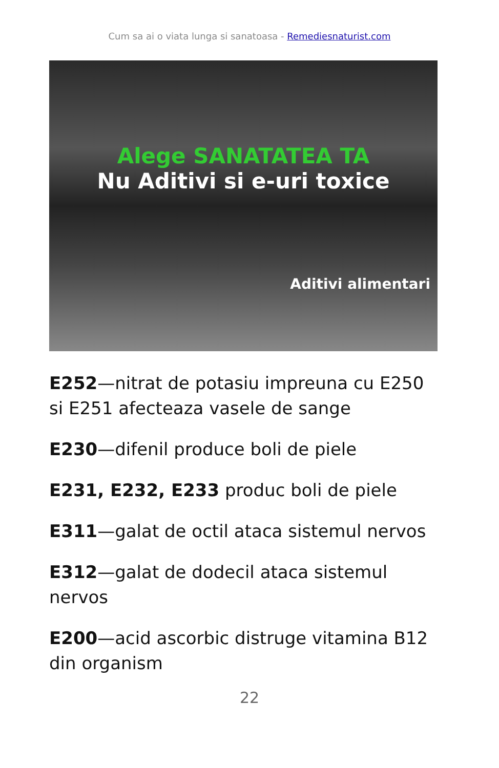Cum sa ai o viata lunga si sanatoasa - Remediesnaturist.com
Alege SANATATEA TA
Nu Aditivi si e-uri toxice
Aditivi alimentari
E252—nitrat de potasiu impreuna cu E250 si E251 afecteaza vasele de sange
E230—difenil produce boli de piele
E231, E232, E233 produc boli de piele
E311—galat de octil ataca sistemul nervos
E312—galat de dodecil ataca sistemul nervos
E200—acid ascorbic distruge vitamina B12 din organism
22